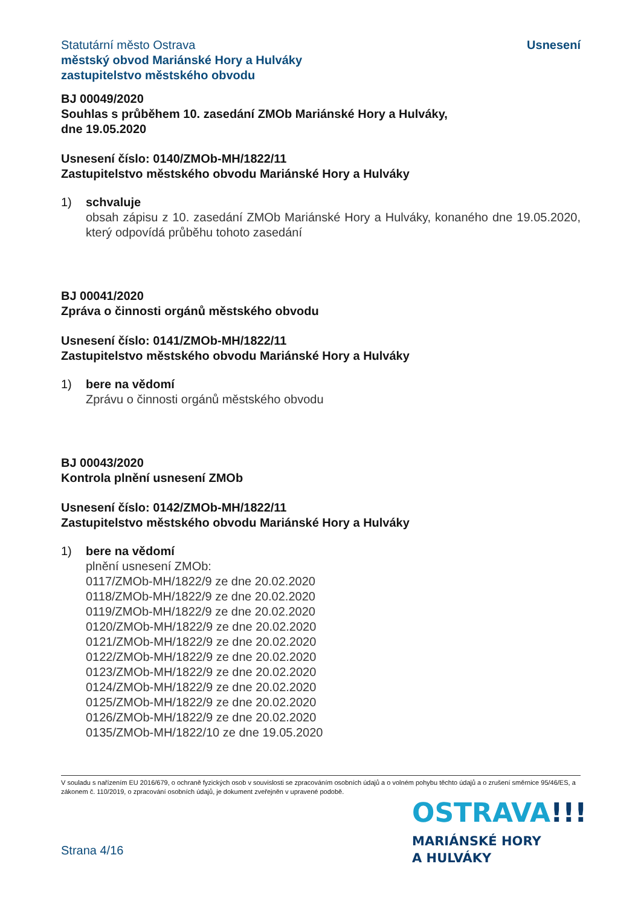Statutární město Ostrava
městský obvod Mariánské Hory a Hulváky
zastupitelstvo městského obvodu
Usnesení
BJ 00049/2020
Souhlas s průběhem 10. zasedání ZMOb Mariánské Hory a Hulváky,
dne 19.05.2020
Usnesení číslo: 0140/ZMOb-MH/1822/11
Zastupitelstvo městského obvodu Mariánské Hory a Hulváky
1) schvaluje
obsah zápisu z 10. zasedání ZMOb Mariánské Hory a Hulváky, konaného dne 19.05.2020, který odpovídá průběhu tohoto zasedání
BJ 00041/2020
Zpráva o činnosti orgánů městského obvodu
Usnesení číslo: 0141/ZMOb-MH/1822/11
Zastupitelstvo městského obvodu Mariánské Hory a Hulváky
1) bere na vědomí
Zprávu o činnosti orgánů městského obvodu
BJ 00043/2020
Kontrola plnění usnesení ZMOb
Usnesení číslo: 0142/ZMOb-MH/1822/11
Zastupitelstvo městského obvodu Mariánské Hory a Hulváky
1) bere na vědomí
plnění usnesení ZMOb:
0117/ZMOb-MH/1822/9 ze dne 20.02.2020
0118/ZMOb-MH/1822/9 ze dne 20.02.2020
0119/ZMOb-MH/1822/9 ze dne 20.02.2020
0120/ZMOb-MH/1822/9 ze dne 20.02.2020
0121/ZMOb-MH/1822/9 ze dne 20.02.2020
0122/ZMOb-MH/1822/9 ze dne 20.02.2020
0123/ZMOb-MH/1822/9 ze dne 20.02.2020
0124/ZMOb-MH/1822/9 ze dne 20.02.2020
0125/ZMOb-MH/1822/9 ze dne 20.02.2020
0126/ZMOb-MH/1822/9 ze dne 20.02.2020
0135/ZMOb-MH/1822/10 ze dne 19.05.2020
V souladu s nařízením EU 2016/679, o ochraně fyzických osob v souvislosti se zpracováním osobních údajů a o volném pohybu těchto údajů a o zrušení směrnice 95/46/ES, a zákonem č. 110/2019, o zpracování osobních údajů, je dokument zveřejněn v upravené podobě.
OSTRAVA!!!
MARIÁNSKÉ HORY
A HULVÁKY
Strana 4/16